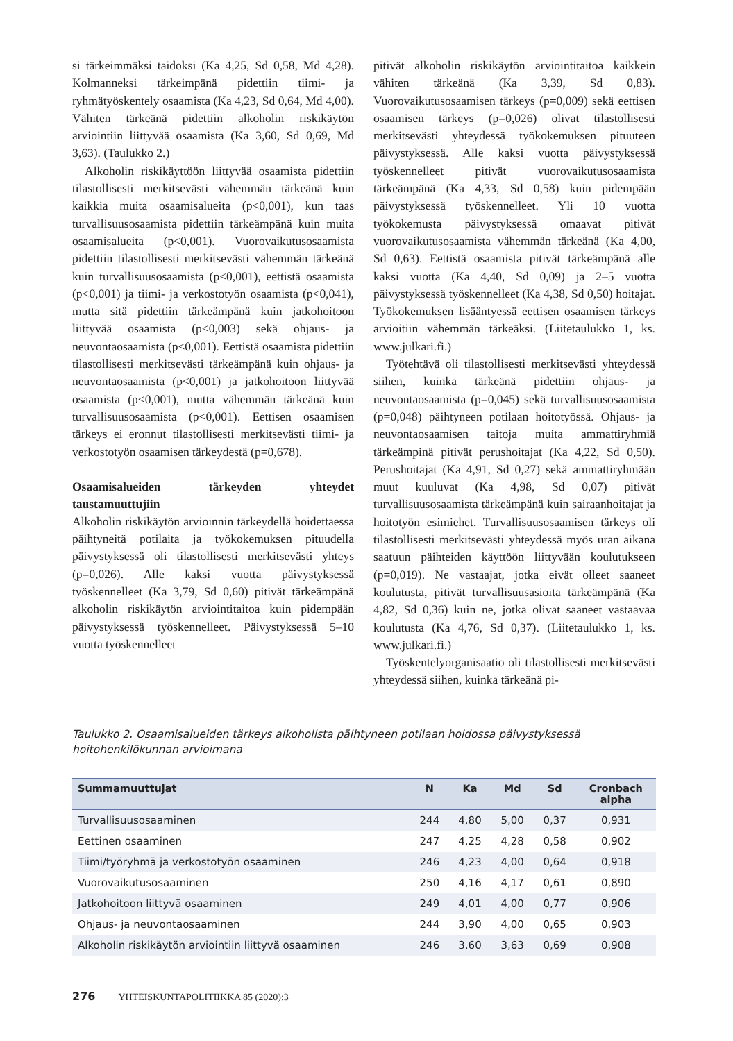si tärkeimmäksi taidoksi (Ka 4,25, Sd 0,58, Md 4,28). Kolmanneksi tärkeimpänä pidettiin tiimi- ja ryhmätyöskentely osaamista (Ka 4,23, Sd 0,64, Md 4,00). Vähiten tärkeänä pidettiin alkoholin riskikäytön arviointiin liittyvää osaamista (Ka 3,60, Sd 0,69, Md 3,63). (Taulukko 2.)
Alkoholin riskikäyttöön liittyvää osaamista pidettiin tilastollisesti merkitsevästi vähemmän tärkeänä kuin kaikkia muita osaamisalueita (p<0,001), kun taas turvallisuusosaamista pidettiin tärkeämpänä kuin muita osaamisalueita (p<0,001). Vuorovaikutusosaamista pidettiin tilastollisesti merkitsevästi vähemmän tärkeänä kuin turvallisuusosaamista (p<0,001), eettistä osaamista (p<0,001) ja tiimi- ja verkostotyön osaamista (p<0,041), mutta sitä pidettiin tärkeämpänä kuin jatkohoitoon liittyvää osaamista (p<0,003) sekä ohjaus- ja neuvontaosaamista (p<0,001). Eettistä osaamista pidettiin tilastollisesti merkitsevästi tärkeämpänä kuin ohjaus- ja neuvontaosaamista (p<0,001) ja jatkohoitoon liittyvää osaamista (p<0,001), mutta vähemmän tärkeänä kuin turvallisuusosaamista (p<0,001). Eettisen osaamisen tärkeys ei eronnut tilastollisesti merkitsevästi tiimi- ja verkostotyön osaamisen tärkeydestä (p=0,678).
Osaamisalueiden tärkeyden yhteydet taustamuuttujiin
Alkoholin riskikäytön arvioinnin tärkeydellä hoidettaessa päihtyneitä potilaita ja työkokemuksen pituudella päivystyksessä oli tilastollisesti merkitsevästi yhteys (p=0,026). Alle kaksi vuotta päivystyksessä työskennelleet (Ka 3,79, Sd 0,60) pitivät tärkeämpänä alkoholin riskikäytön arviointitaitoa kuin pidempään päivystyksessä työskennelleet. Päivystyksessä 5–10 vuotta työskennelleet
pitivät alkoholin riskikäytön arviointitaitoa kaikkein vähiten tärkeänä (Ka 3,39, Sd 0,83). Vuorovaikutusosaamisen tärkeys (p=0,009) sekä eettisen osaamisen tärkeys (p=0,026) olivat tilastollisesti merkitsevästi yhteydessä työkokemuksen pituuteen päivystyksessä. Alle kaksi vuotta päivystyksessä työskennelleet pitivät vuorovaikutusosaamista tärkeämpänä (Ka 4,33, Sd 0,58) kuin pidempään päivystyksessä työskennelleet. Yli 10 vuotta työkokemusta päivystyksessä omaavat pitivät vuorovaikutusosaamista vähemmän tärkeänä (Ka 4,00, Sd 0,63). Eettistä osaamista pitivät tärkeämpänä alle kaksi vuotta (Ka 4,40, Sd 0,09) ja 2–5 vuotta päivystyksessä työskennelleet (Ka 4,38, Sd 0,50) hoitajat. Työkokemuksen lisääntyessä eettisen osaamisen tärkeys arvioitiin vähemmän tärkeäksi. (Liitetaulukko 1, ks. www.julkari.fi.)
Työtehtävä oli tilastollisesti merkitsevästi yhteydessä siihen, kuinka tärkeänä pidettiin ohjaus- ja neuvontaosaamista (p=0,045) sekä turvallisuusosaamista (p=0,048) päihtyneen potilaan hoitotyössä. Ohjaus- ja neuvontaosaamisen taitoja muita ammattiryhmiä tärkeämpinä pitivät perushoitajat (Ka 4,22, Sd 0,50). Perushoitajat (Ka 4,91, Sd 0,27) sekä ammattiryhmään muut kuuluvat (Ka 4,98, Sd 0,07) pitivät turvallisuusosaamista tärkeämpänä kuin sairaanhoitajat ja hoitotyön esimiehet. Turvallisuusosaamisen tärkeys oli tilastollisesti merkitsevästi yhteydessä myös uran aikana saatuun päihteiden käyttöön liittyvään koulutukseen (p=0,019). Ne vastaajat, jotka eivät olleet saaneet koulutusta, pitivät turvallisuusasioita tärkeämpänä (Ka 4,82, Sd 0,36) kuin ne, jotka olivat saaneet vastaavaa koulutusta (Ka 4,76, Sd 0,37). (Liitetaulukko 1, ks. www.julkari.fi.)
Työskentelyorganisaatio oli tilastollisesti merkitsevästi yhteydessä siihen, kuinka tärkeänä pi-
Taulukko 2. Osaamisalueiden tärkeys alkoholista päihtyneen potilaan hoidossa päivystyksessä hoitohenkilökunnan arvioimana
| Summamuuttujat | N | Ka | Md | Sd | Cronbach alpha |
| --- | --- | --- | --- | --- | --- |
| Turvallisuusosaaminen | 244 | 4,80 | 5,00 | 0,37 | 0,931 |
| Eettinen osaaminen | 247 | 4,25 | 4,28 | 0,58 | 0,902 |
| Tiimi/työryhmä ja verkostotyön osaaminen | 246 | 4,23 | 4,00 | 0,64 | 0,918 |
| Vuorovaikutusosaaminen | 250 | 4,16 | 4,17 | 0,61 | 0,890 |
| Jatkohoitoon liittyvä osaaminen | 249 | 4,01 | 4,00 | 0,77 | 0,906 |
| Ohjaus- ja neuvontaosaaminen | 244 | 3,90 | 4,00 | 0,65 | 0,903 |
| Alkoholin riskikäytön arviointiin liittyvä osaaminen | 246 | 3,60 | 3,63 | 0,69 | 0,908 |
276 YHTEISKUNTAPOLITIIKKA 85 (2020):3